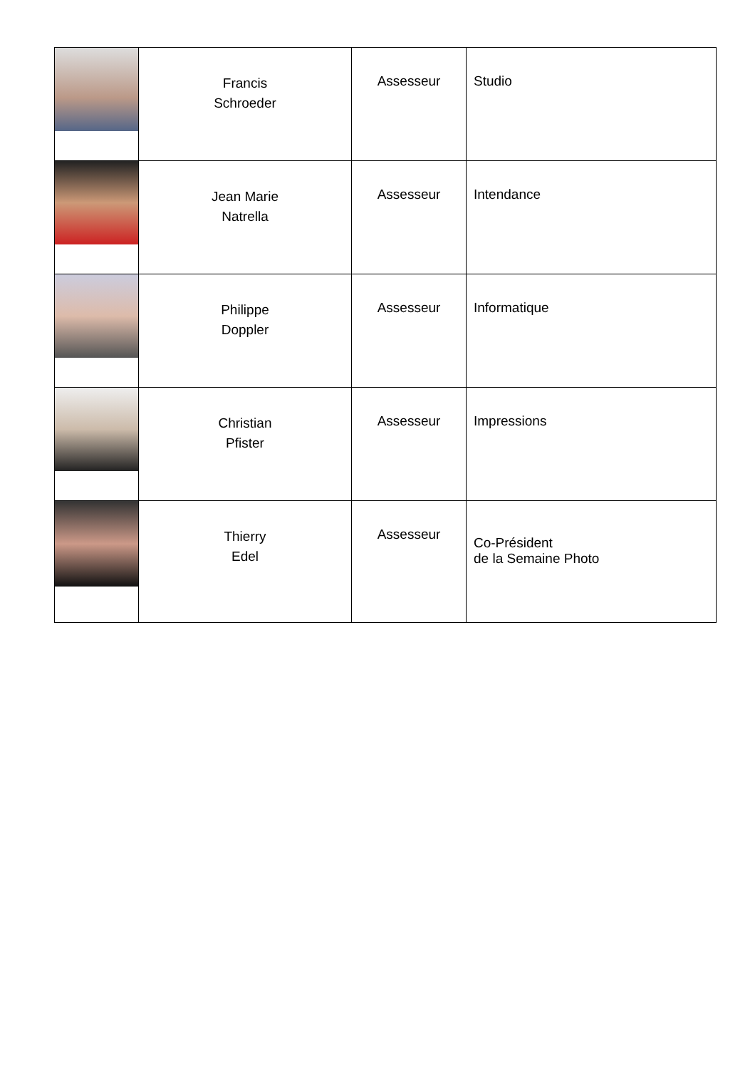| | Francis Schroeder | Assesseur | Studio |
| | Jean Marie Natrella | Assesseur | Intendance |
| | Philippe Doppler | Assesseur | Informatique |
| | Christian Pfister | Assesseur | Impressions |
| | Thierry Edel | Assesseur | Co-Président de la Semaine Photo |